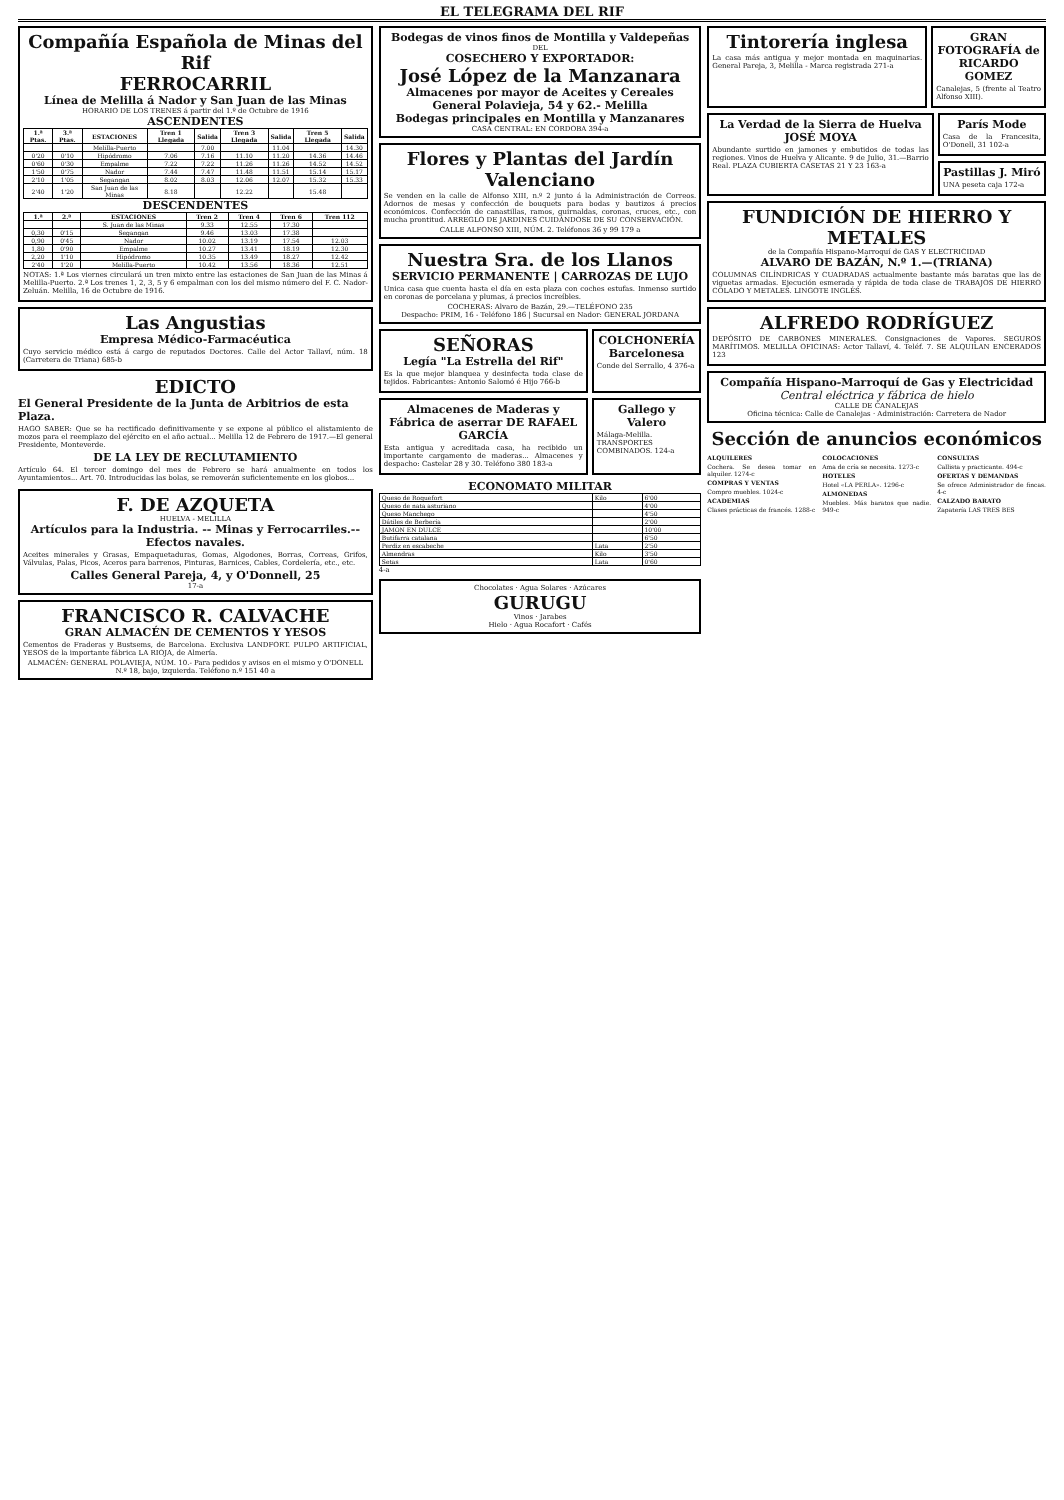EL TELEGRAMA DEL RIF
Compañía Española de Minas del Rif
FERROCARRIL
Línea de Melilla á Nador y San Juan de las Minas
HORARIO DE LOS TRENES á partir del 1.º de Octubre de 1916
ASCENDENTES
| 1.ª Ptas. | 3.ª Ptas. | ESTACIONES | Tren 1 Llegada | Salida | Tren 3 Llegada | Salida | Tren 5 Llegada | Salida |
| --- | --- | --- | --- | --- | --- | --- | --- | --- |
| | | Melilla-Puerto | | 7.00 | | 11.04 | | 14.30 |
| 0'20 | 0'10 | Hipódromo | 7.06 | 7.16 | 11.10 | 11.20 | 14.36 | 14.46 |
| 0'60 | 0'30 | Empalme | 7.22 | 7.22 | 11.26 | 11.26 | 14.52 | 14.52 |
| 1'50 | 0'75 | Nador | 7.44 | 7.47 | 11.48 | 11.51 | 15.14 | 15.17 |
| 2'10 | 1'05 | Segangan | 8.02 | 8.03 | 12.06 | 12.07 | 15.32 | 15.33 |
| 2'40 | 1'20 | San Juan de las Minas | 8.18 | | 12.22 | | 15.48 | |
DESCENDENTES
| 1.ª | 2.ª | ESTACIONES | Tren 2 | Tren 4 | Tren 6 | Tren 112 |
| --- | --- | --- | --- | --- | --- | --- |
| | | S. Juan de las Minas | 9.33 | 12.55 | 17.30 | |
| 0,30 | 0'15 | Segangan | 9.46 | 13.03 | 17.38 | |
| 0,90 | 0'45 | Nador | 10.02 | 13.19 | 17.54 | 12.03 |
| 1,80 | 0'90 | Empalme | 10.27 | 13.41 | 18.19 | 12.30 |
| 2,20 | 1'10 | Hipódromo | 10.35 | 13.49 | 18.27 | 12.42 |
| 2'40 | 1'20 | Melilla-Puerto | 10.42 | 13.56 | 18.36 | 12.51 |
NOTAS: 1.ª Los viernes circulará un tren mixto entre las estaciones de San Juan de las Minas á Melilla-Puerto. 2.ª Los trenes 1, 2, 3, 5 y 6 empalman con los del mismo número del F. C. Nador-Zeluán. Melilla, 16 de Octubre de 1916.
Las Angustias
Empresa Médico-Farmacéutica
Cuyo servicio médico está á cargo de reputados Doctores. Calle del Actor Tallaví, núm. 18 (Carretera de Triana) 685-b
EDICTO
El General Presidente de la Junta de Arbitrios de esta Plaza.
HAGO SABER: Que se ha rectificado definitivamente y se expone al público el alistamiento de mozos para el reemplazo del ejército en el año actual... Melilla 12 de Febrero de 1917.—El general Presidente, Monteverde.
DE LA LEY DE RECLUTAMIENTO
Artículo 64. El tercer domingo del mes de Febrero se hará anualmente en todos los Ayuntamientos... Art. 70. Introducidas las bolas, se removerán suficientemente en los globos...
F. DE AZQUETA
HUELVA - MELILLA
Artículos para la Industria. -- Minas y Ferrocarriles.--Efectos navales.
Aceites minerales y Grasas, Empaquetaduras, Gomas, Algodones, Borras, Correas, Grifos, Válvulas, Palas, Picos, Aceros para barrenos, Pinturas, Barnices, Cables, Cordelería, etc., etc.
Calles General Pareja, 4, y O'Donnell, 25
17-a
FRANCISCO R. CALVACHE
GRAN ALMACÉN DE CEMENTOS Y YESOS
Cementos de Fraderas y Bustsems, de Barcelona. Exclusiva LANDFORT. PULPO ARTIFICIAL, YESOS de la importante fábrica LA RIOJA, de Almería.
ALMACÉN: GENERAL POLAVIEJA, NÚM. 10.- Para pedidos y avisos en el mismo y O'DONELL N.º 18, bajo, izquierda. Teléfono n.º 151 40 a
Bodegas de vinos finos de Montilla y Valdepeñas
DEL
COSECHERO Y EXPORTADOR:
José López de la Manzanara
Almacenes por mayor de Aceites y Cereales General Polavieja, 54 y 62.- Melilla
Bodegas principales en Montilla y Manzanares
CASA CENTRAL: EN CORDOBA 394-a
Flores y Plantas del Jardín Valenciano
Se venden en la calle de Alfonso XIII, n.º 2 junto á la Administración de Correos. Adornos de mesas y confección de bouquets para bodas y bautizos á precios económicos. Confección de canastillas, ramos, guirnaldas, coronas, cruces, etc., con mucha prontitud. ARREGLO DE JARDINES CUIDÁNDOSE DE SU CONSERVACIÓN.
CALLE ALFONSO XIII, NÚM. 2. Teléfonos 36 y 99 179 a
Nuestra Sra. de los Llanos
SERVICIO PERMANENTE | CARROZAS DE LUJO
Unica casa que cuenta hasta el día en esta plaza con coches estufas. Inmenso surtido en coronas de porcelana y plumas, á precios increíbles.
COCHERAS: Alvaro de Bazán, 29.—TELÉFONO 235
Despacho: PRIM, 16 - Teléfono 186 | Sucursal en Nador: GENERAL JORDANA
SEÑORAS
Legía "La Estrella del Rif"
Es la que mejor blanquea y desinfecta toda clase de tejidos. Fabricantes: Antonio Salomó é Hijo 766-b
COLCHONERÍA Barcelonesa
Conde del Serrallo, 4 376-a
Almacenes de Maderas y Fábrica de aserrar DE RAFAEL GARCÍA
Esta antigua y acreditada casa, ha recibido un importante cargamento de maderas... Almacenes y despacho: Castelar 28 y 30. Teléfono 380 183-a
Gallego y Valero
Málaga-Melilla. TRANSPORTES COMBINADOS. 124-a
ECONOMATO MILITAR
| Queso de Roquefort | Kilo | 6'00 |
| Queso de nata asturiano | | 4'00 |
| Queso Manchego | | 4'50 |
| Dátiles de Berbería | | 2'00 |
| JAMON EN DULCE | | 10'00 |
| Butifarra catalana | | 6'50 |
| Perdiz en escabeche | Lata | 2'50 |
| Almendras | Kilo | 3'50 |
| Setas | Lata | 0'60 |
4-a
Chocolates · Agua Solares · Azúcares
GURUGU
Vinos · Jarabes
Hielo · Agua Rocafort · Cafés
Tintorería inglesa
La casa más antigua y mejor montada en maquinarias. General Pareja, 3, Melilla - Marca registrada 271-a
GRAN FOTOGRAFÍA de RICARDO GOMEZ
Canalejas, 5 (frente al Teatro Alfonso XIII).
La Verdad de la Sierra de Huelva JOSÉ MOYA
Abundante surtido en jamones y embutidos de todas las regiones. Vinos de Huelva y Alicante. 9 de Julio, 31.—Barrio Real. PLAZA CUBIERTA CASETAS 21 Y 23 163-a
París Mode
Casa de la Francesita, O'Donell, 31 102-a
Pastillas J. Miró
UNA peseta caja 172-a
FUNDICIÓN DE HIERRO Y METALES
de la Compañía Hispano-Marroquí de GAS Y ELECTRICIDAD
ALVARO DE BAZÁN, N.º 1.—(TRIANA)
COLUMNAS CILÍNDRICAS Y CUADRADAS actualmente bastante más baratas que las de viguetas armadas. Ejecución esmerada y rápida de toda clase de TRABAJOS DE HIERRO COLADO Y METALES. LINGOTE INGLÉS.
ALFREDO RODRÍGUEZ
DEPÓSITO DE CARBONES MINERALES. Consignaciones de Vapores. SEGUROS MARÍTIMOS. MELILLA OFICINAS: Actor Tallaví, 4. Teléf. 7. SE ALQUILAN ENCERADOS 123
Compañía Hispano-Marroquí de Gas y Electricidad
Central eléctrica y fábrica de hielo
CALLE DE CANALEJAS
Oficina técnica: Calle de Canalejas · Administración: Carretera de Nador
Sección de anuncios económicos
ALQUILERES
Cochera. Se desea tomar en alquiler. 1274-c
COMPRAS Y VENTAS
Compro muebles. 1024-c
ACADEMIAS
Clases prácticas de francés. 1288-c
COLOCACIONES
Ama de cría se necesita. 1273-c
HOTELES
Hotel «LA PERLA». 1296-c
ALMONEDAS
Muebles. Más baratos que nadie. 949-c
CONSULTAS
Callista y practicante. 494-c
OFERTAS Y DEMANDAS
Se ofrece Administrador de fincas. 4-c
CALZADO BARATO
Zapatería LAS TRES BES